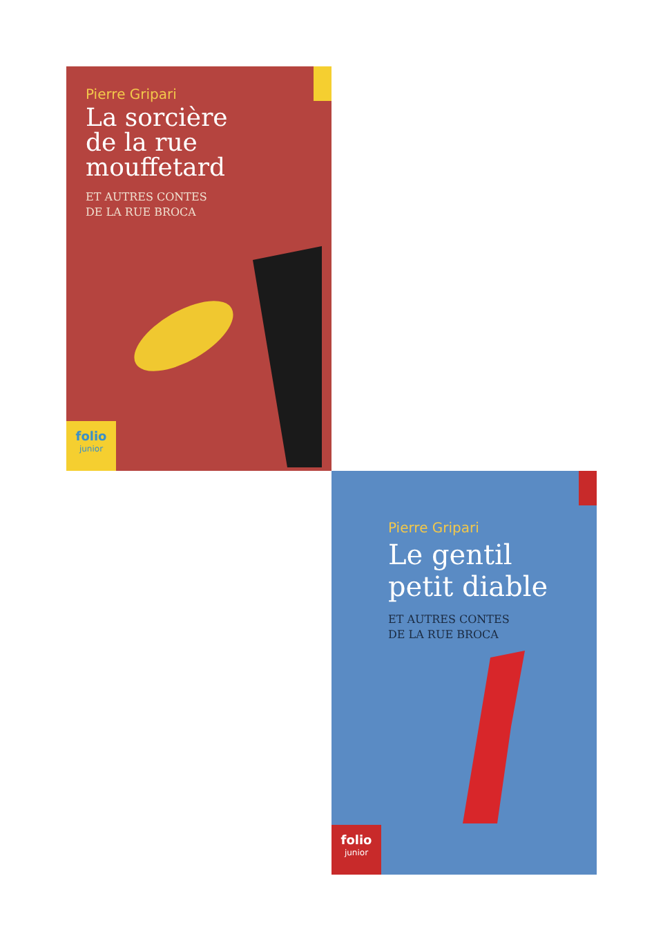Pierre Gripari
La sorcière
de la rue
mouffetard
ET AUTRES CONTES
DE LA RUE BROCA
folio
junior
Pierre Gripari
Le gentil
petit diable
ET AUTRES CONTES
DE LA RUE BROCA
folio
junior